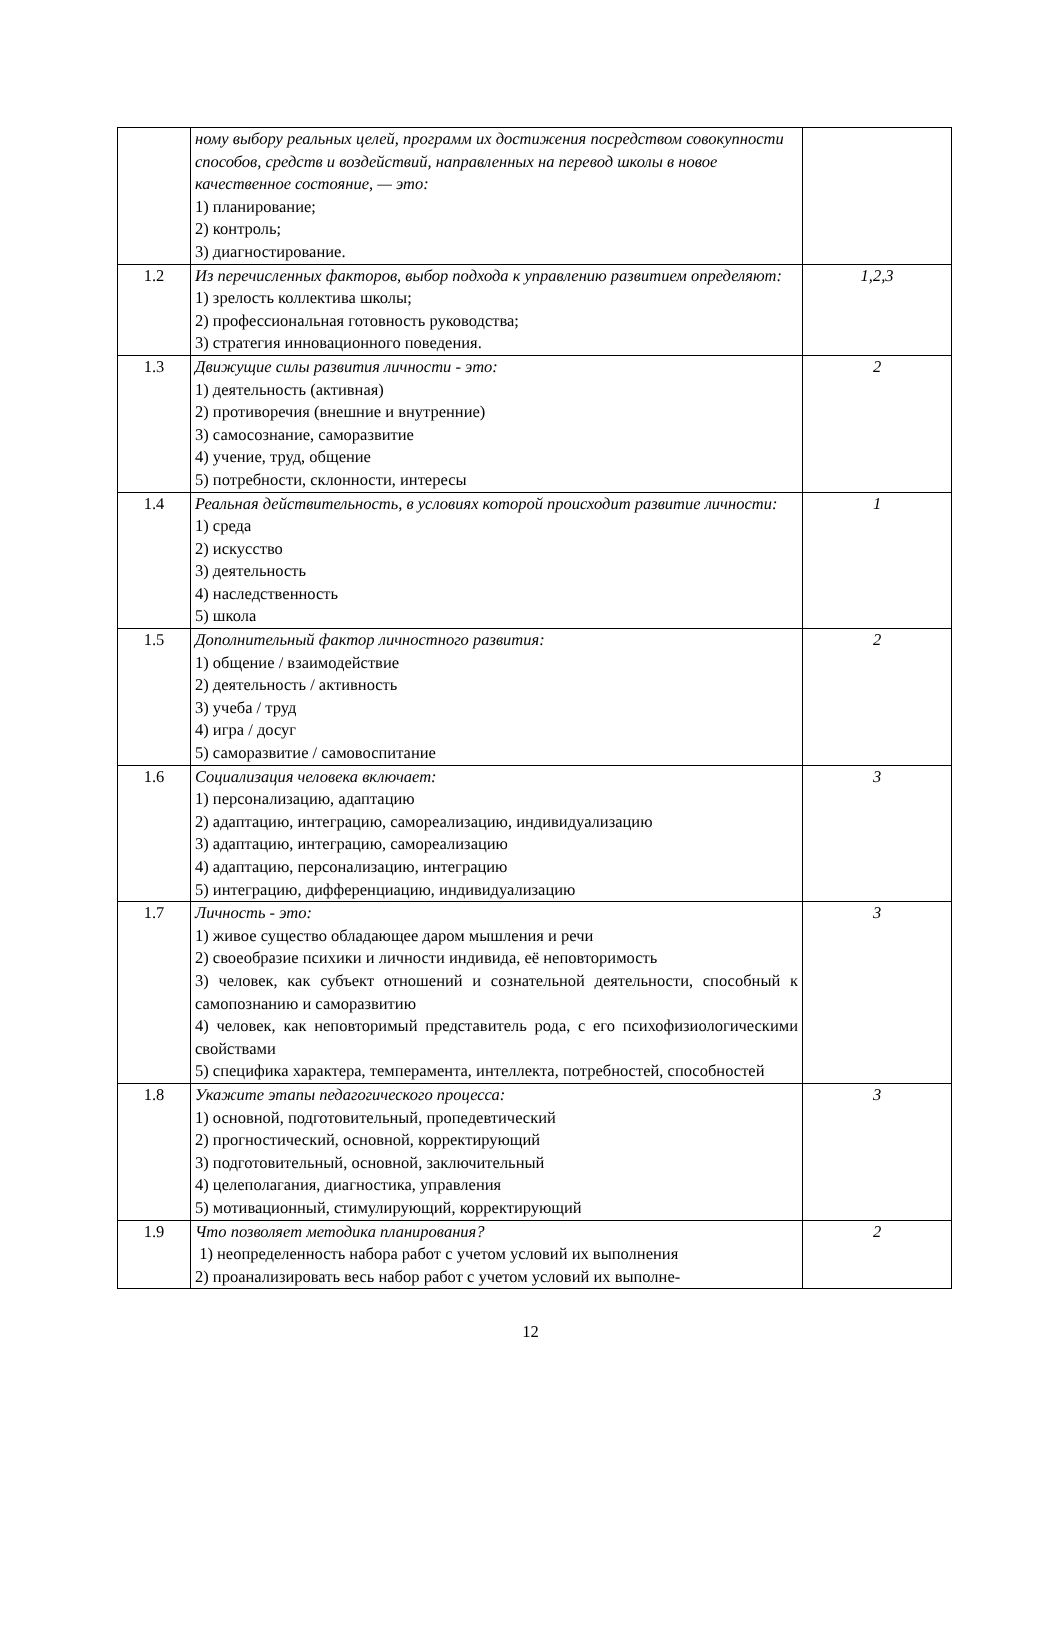| | ному выбору реальных целей, программ их достижения посредством совокупности способов, средств и воздействий, направленных на перевод школы в новое качественное состояние, — это: 1) планирование; 2) контроль; 3) диагностирование. | |
| 1.2 | Из перечисленных факторов, выбор подхода к управлению развитием определяют: 1) зрелость коллектива школы; 2) профессиональная готовность руководства; 3) стратегия инновационного поведения. | 1,2,3 |
| 1.3 | Движущие силы развития личности - это: 1) деятельность (активная) 2) противоречия (внешние и внутренние) 3) самосознание, саморазвитие 4) учение, труд, общение 5) потребности, склонности, интересы | 2 |
| 1.4 | Реальная действительность, в условиях которой происходит развитие личности: 1) среда 2) искусство 3) деятельность 4) наследственность 5) школа | 1 |
| 1.5 | Дополнительный фактор личностного развития: 1) общение / взаимодействие 2) деятельность / активность 3) учеба / труд 4) игра / досуг 5) саморазвитие / самовоспитание | 2 |
| 1.6 | Социализация человека включает: 1) персонализацию, адаптацию 2) адаптацию, интеграцию, самореализацию, индивидуализацию 3) адаптацию, интеграцию, самореализацию 4) адаптацию, персонализацию, интеграцию 5) интеграцию, дифференциацию, индивидуализацию | 3 |
| 1.7 | Личность - это: 1) живое существо обладающее даром мышления и речи 2) своеобразие психики и личности индивида, её неповторимость 3) человек, как субъект отношений и сознательной деятельности, способный к самопознанию и саморазвитию 4) человек, как неповторимый представитель рода, с его психофизиологическими свойствами 5) специфика характера, темперамента, интеллекта, потребностей, способностей | 3 |
| 1.8 | Укажите этапы педагогического процесса: 1) основной, подготовительный, пропедевтический 2) прогностический, основной, корректирующий 3) подготовительный, основной, заключительный 4) целеполагания, диагностика, управления 5) мотивационный, стимулирующий, корректирующий | 3 |
| 1.9 | Что позволяет методика планирования? 1) неопределенность набора работ с учетом условий их выполнения 2) проанализировать весь набор работ с учетом условий их выполне- | 2 |
12